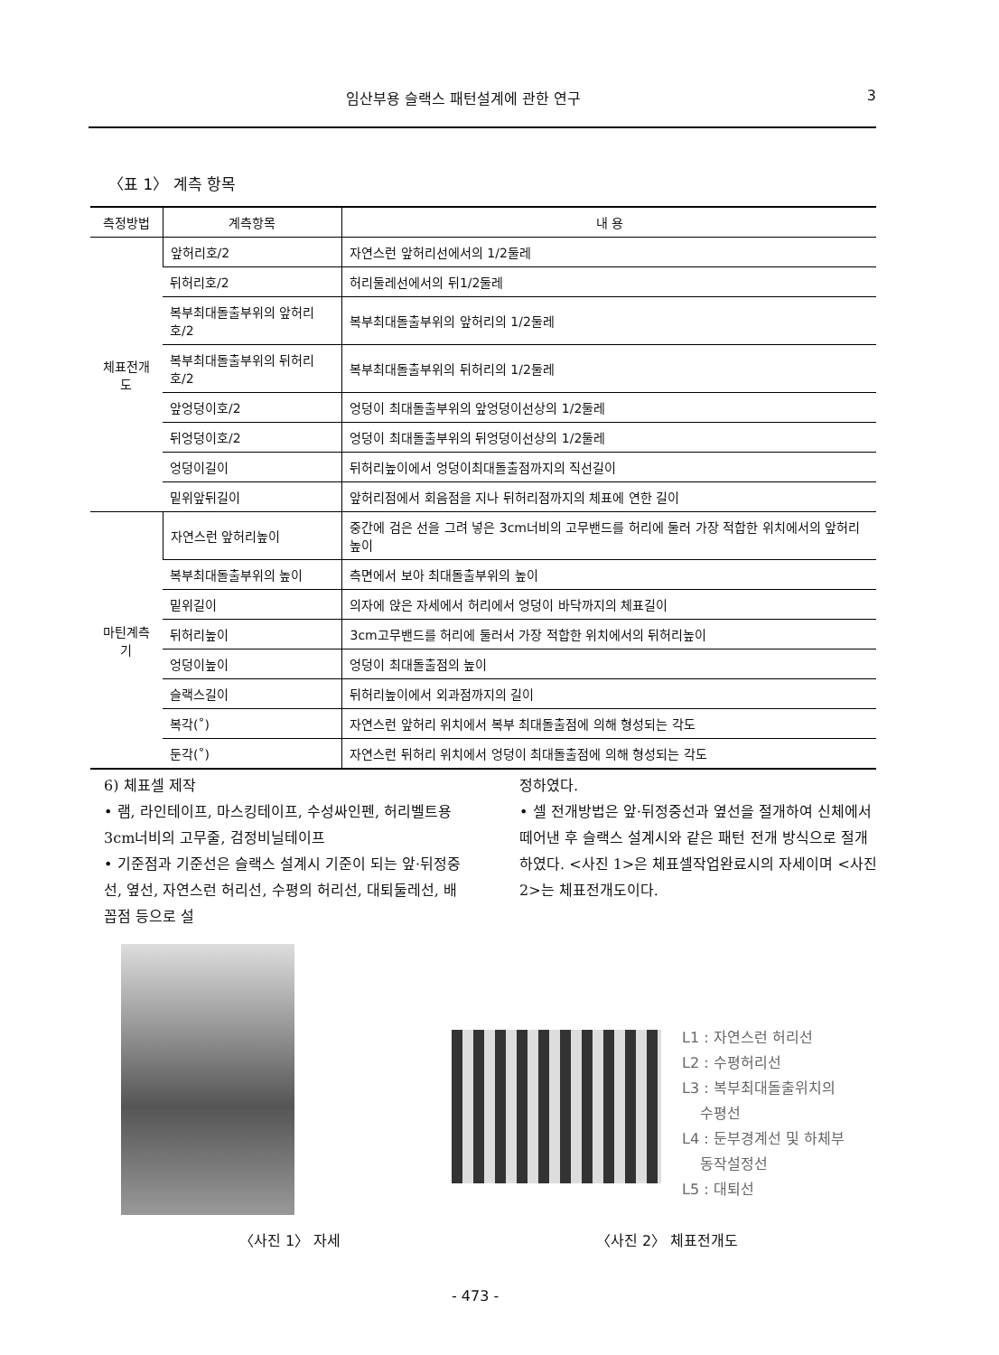임산부용 슬랙스 패턴설계에 관한 연구 3
〈표 1〉 계측 항목
| 측정방법 | 계측항목 | 내 용 |
| --- | --- | --- |
| 체표전개도 | 앞허리호/2 | 자연스런 앞허리선에서의 1/2둘레 |
| | 뒤허리호/2 | 허리둘레선에서의 뒤1/2둘레 |
| | 복부최대돌출부위의 앞허리호/2 | 복부최대돌출부위의 앞허리의 1/2둘레 |
| | 복부최대돌출부위의 뒤허리호/2 | 복부최대돌출부위의 뒤허리의 1/2둘레 |
| | 앞엉덩이호/2 | 엉덩이 최대돌출부위의 앞엉덩이선상의 1/2둘레 |
| | 뒤엉덩이호/2 | 엉덩이 최대돌출부위의 뒤엉덩이선상의 1/2둘레 |
| | 엉덩이길이 | 뒤허리높이에서 엉덩이최대돌출점까지의 직선길이 |
| | 밑위앞뒤길이 | 앞허리점에서 회음점을 지나 뒤허리점까지의 체표에 연한 길이 |
| 마틴계측기 | 자연스런 앞허리높이 | 중간에 검은 선을 그려 넣은 3cm너비의 고무밴드를 허리에 둘러 가장 적합한 위치에서의 앞허리높이 |
| | 복부최대돌출부위의 높이 | 측면에서 보아 최대돌출부위의 높이 |
| | 밑위길이 | 의자에 앉은 자세에서 허리에서 엉덩이 바닥까지의 체표길이 |
| | 뒤허리높이 | 3cm고무밴드를 허리에 둘러서 가장 적합한 위치에서의 뒤허리높이 |
| | 엉덩이높이 | 엉덩이 최대돌출점의 높이 |
| | 슬랙스길이 | 뒤허리높이에서 외과점까지의 길이 |
| | 복각(˚) | 자연스런 앞허리 위치에서 복부 최대돌출점에 의해 형성되는 각도 |
| | 둔각(˚) | 자연스런 뒤허리 위치에서 엉덩이 최대돌출점에 의해 형성되는 각도 |
6) 체표셀 제작
• 램, 라인테이프, 마스킹테이프, 수성싸인펜, 허리벨트용 3cm너비의 고무줄, 검정비닐테이프
• 기준점과 기준선은 슬랙스 설계시 기준이 되는 앞·뒤정중선, 옆선, 자연스런 허리선, 수평의 허리선, 대퇴둘레선, 배꼽점 등으로 설
정하였다.
• 셀 전개방법은 앞·뒤정중선과 옆선을 절개하여 신체에서 떼어낸 후 슬랙스 설계시와 같은 패턴 전개 방식으로 절개하였다. <사진 1>은 체표셀작업완료시의 자세이며 <사진 2>는 체표전개도이다.
L1 : 자연스런 허리선
L2 : 수평허리선
L3 : 복부최대돌출위치의
수평선
L4 : 둔부경계선 및 하체부
동작설정선
L5 : 대퇴선
〈사진 1〉 자세 〈사진 2〉 체표전개도
- 473 -